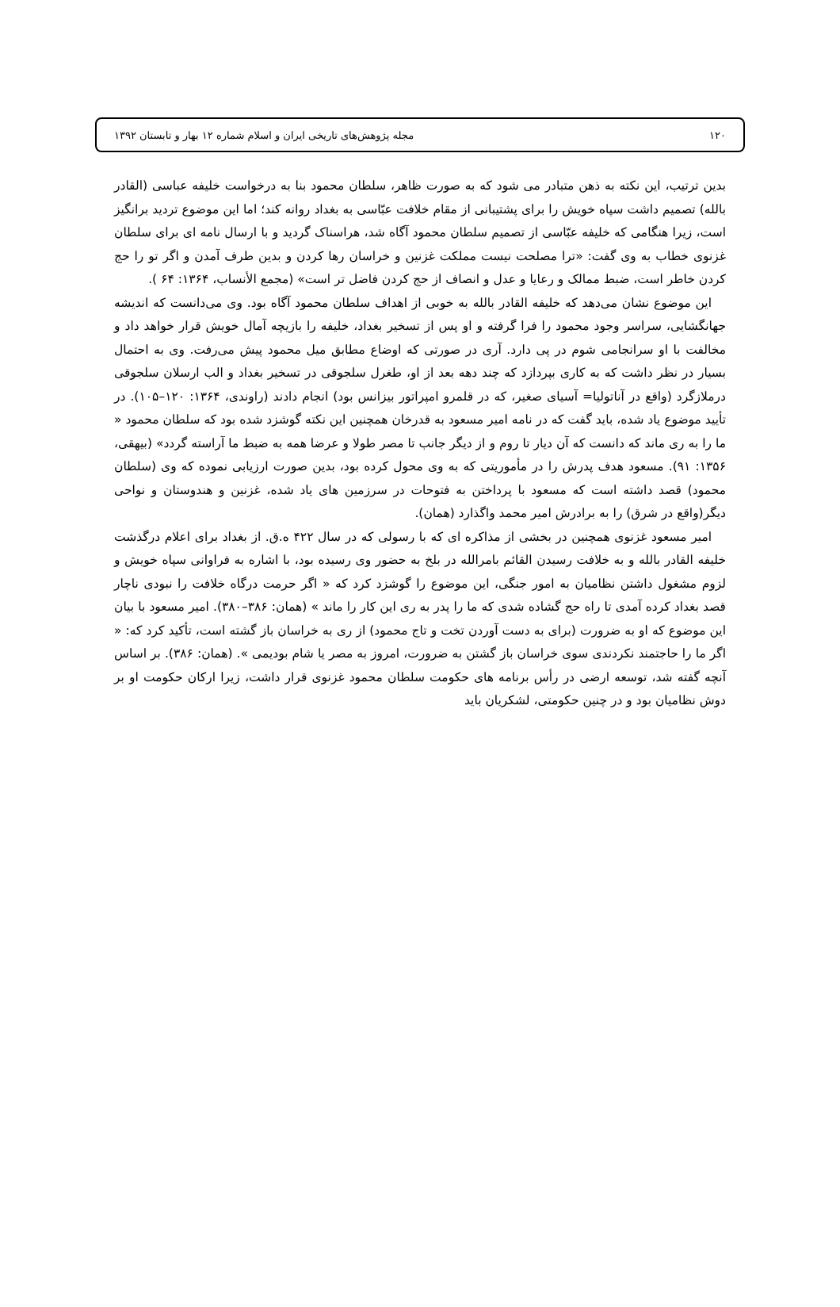۱۲۰ مجله پژوهش‌های تاریخی ایران و اسلام شماره ۱۲ بهار و تابستان ۱۳۹۲
بدین ترتیب، این نکته به ذهن متبادر می شود که به صورت ظاهر، سلطان محمود بنا به درخواست خلیفه عباسی (القادر بالله) تصمیم داشت سپاه خویش را برای پشتیبانی از مقام خلافت عبّاسی به بغداد روانه کند؛ اما این موضوع تردید برانگیز است، زیرا هنگامی که خلیفه عبّاسی از تصمیم سلطان محمود آگاه شد، هراسناک گردید و با ارسال نامه ای برای سلطان غزنوی خطاب به وی گفت: «ترا مصلحت نیست مملکت غزنین و خراسان رها کردن و بدین طرف آمدن و اگر تو را حج کردن خاطر است، ضبط ممالک و رعایا و عدل و انصاف از حج کردن فاضل تر است» (مجمع الأنساب، ۱۳۶۴: ۶۴ ).
این موضوع نشان می‌دهد که خلیفه القادر بالله به خوبی از اهداف سلطان محمود آگاه بود. وی می‌دانست که اندیشه جهانگشایی، سراسر وجود محمود را فرا گرفته و او پس از تسخیر بغداد، خلیفه را بازیچه آمال خویش قرار خواهد داد و مخالفت با او سرانجامی شوم در پی دارد. آری در صورتی که اوضاع مطابق میل محمود پیش می‌رفت. وی به احتمال بسیار در نظر داشت که به کاری بپردازد که چند دهه بعد از او، طغرل سلجوقی در تسخیر بغداد و الب ارسلان سلجوقی درملازگرد (واقع در آناتولیا= آسیای صغیر، که در قلمرو امپراتور بیزانس بود) انجام دادند (راوندی، ۱۳۶۴: ۱۲۰–۱۰۵). در تأیید موضوع یاد شده، باید گفت که در نامه امیر مسعود به قدرخان همچنین این نکته گوشزد شده بود که سلطان محمود « ما را به ری ماند که دانست که آن دیار تا روم و از دیگر جانب تا مصر طولا و عرضا همه به ضبط ما آراسته گردد» (بیهقی، ۱۳۵۶: ۹۱). مسعود هدف پدرش را در مأموریتی که به وی محول کرده بود، بدین صورت ارزیابی نموده که وی (سلطان محمود) قصد داشته است که مسعود با پرداختن به فتوحات در سرزمین های یاد شده، غزنین و هندوستان و نواحی دیگر(واقع در شرق) را به برادرش امیر محمد واگذارد (همان).
امیر مسعود غزنوی همچنین در بخشی از مذاکره ای که با رسولی که در سال ۴۲۲ ه.ق. از بغداد برای اعلام درگذشت خلیفه القادر بالله و به خلافت رسیدن القائم بامرالله در بلخ به حضور وی رسیده بود، با اشاره به فراوانی سپاه خویش و لزوم مشغول داشتن نظامیان به امور جنگی، این موضوع را گوشزد کرد که « اگر حرمت درگاه خلافت را نبودی ناچار قصد بغداد کرده آمدی تا راه حج گشاده شدی که ما را پدر به ری این کار را ماند » (همان: ۳۸۶–۳۸۰). امیر مسعود با بیان این موضوع که او به ضرورت (برای به دست آوردن تخت و تاج محمود) از ری به خراسان باز گشته است، تأکید کرد که: « اگر ما را حاجتمند نکردندی سوی خراسان باز گشتن به ضرورت، امروز به مصر یا شام بودیمی ». (همان: ۳۸۶). بر اساس آنچه گفته شد، توسعه ارضی در رأس برنامه های حکومت سلطان محمود غزنوی قرار داشت، زیرا ارکان حکومت او بر دوش نظامیان بود و در چنین حکومتی، لشکریان باید